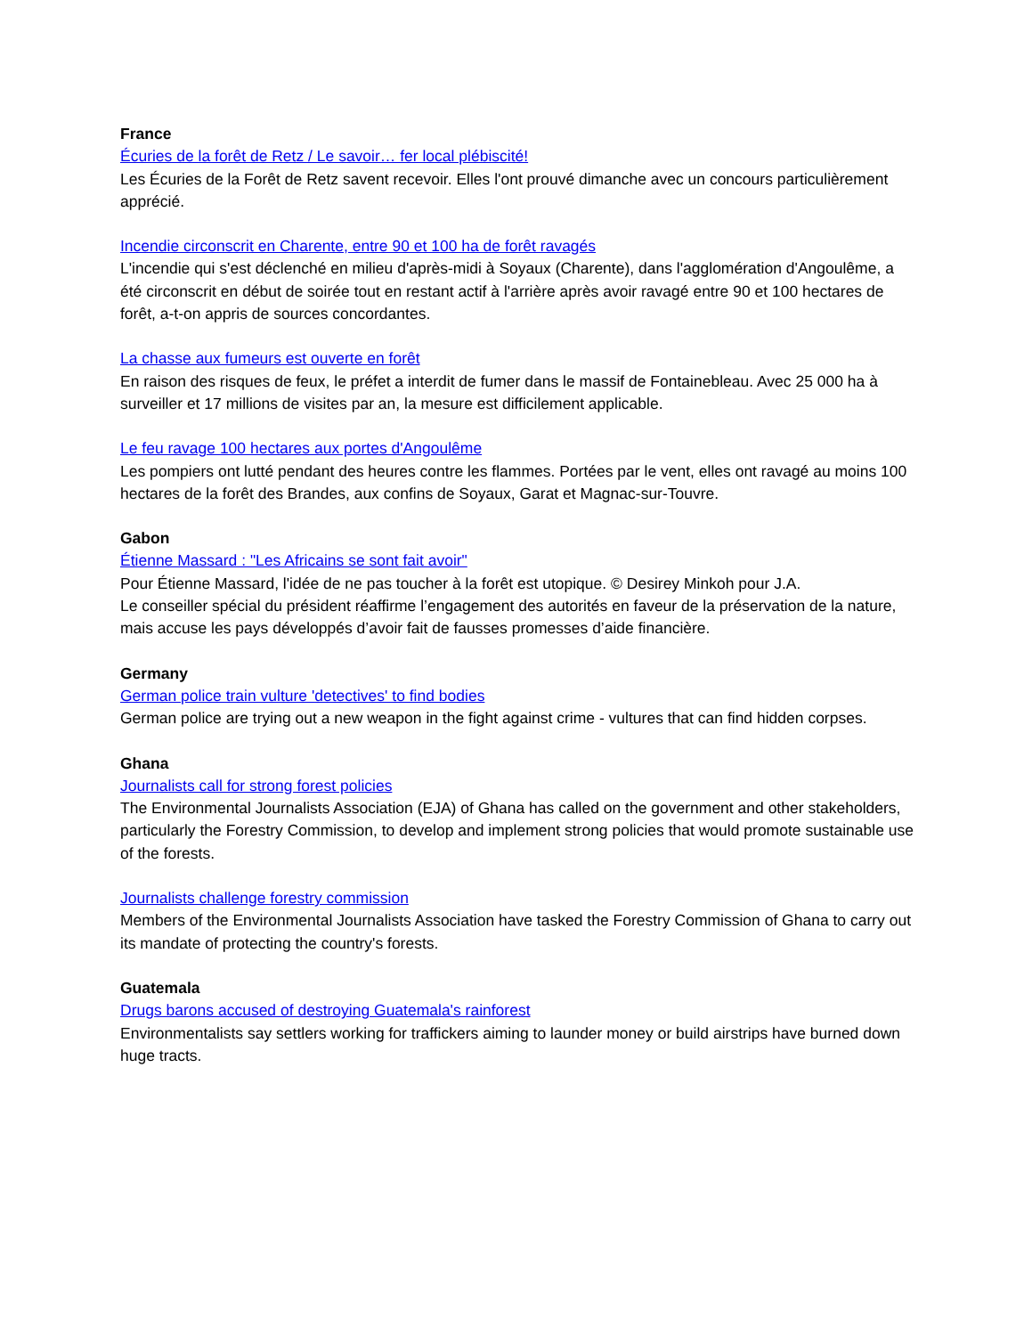France
Écuries de la forêt de Retz / Le savoir… fer local plébiscité!
Les Écuries de la Forêt de Retz savent recevoir. Elles l'ont prouvé dimanche avec un concours particulièrement apprécié.
Incendie circonscrit en Charente, entre 90 et 100 ha de forêt ravagés
L'incendie qui s'est déclenché en milieu d'après-midi à Soyaux (Charente), dans l'agglomération d'Angoulême, a été circonscrit en début de soirée tout en restant actif à l'arrière après avoir ravagé entre 90 et 100 hectares de forêt, a-t-on appris de sources concordantes.
La chasse aux fumeurs est ouverte en forêt
En raison des risques de feux, le préfet a interdit de fumer dans le massif de Fontainebleau. Avec 25 000 ha à surveiller et 17 millions de visites par an, la mesure est difficilement applicable.
Le feu ravage 100 hectares aux portes d'Angoulême
Les pompiers ont lutté pendant des heures contre les flammes. Portées par le vent, elles ont ravagé au moins 100 hectares de la forêt des Brandes, aux confins de Soyaux, Garat et Magnac-sur-Touvre.
Gabon
Étienne Massard : "Les Africains se sont fait avoir"
Pour Étienne Massard, l'idée de ne pas toucher à la forêt est utopique. © Desirey Minkoh pour J.A.
Le conseiller spécial du président réaffirme l’engagement des autorités en faveur de la préservation de la nature, mais accuse les pays développés d’avoir fait de fausses promesses d’aide financière.
Germany
German police train vulture 'detectives' to find bodies
German police are trying out a new weapon in the fight against crime - vultures that can find hidden corpses.
Ghana
Journalists call for strong forest policies
The Environmental Journalists Association (EJA) of Ghana has called on the government and other stakeholders, particularly the Forestry Commission, to develop and implement strong policies that would promote sustainable use of the forests.
Journalists challenge forestry commission
Members of the Environmental Journalists Association have tasked the Forestry Commission of Ghana to carry out its mandate of protecting the country's forests.
Guatemala
Drugs barons accused of destroying Guatemala's rainforest
Environmentalists say settlers working for traffickers aiming to launder money or build airstrips have burned down huge tracts.